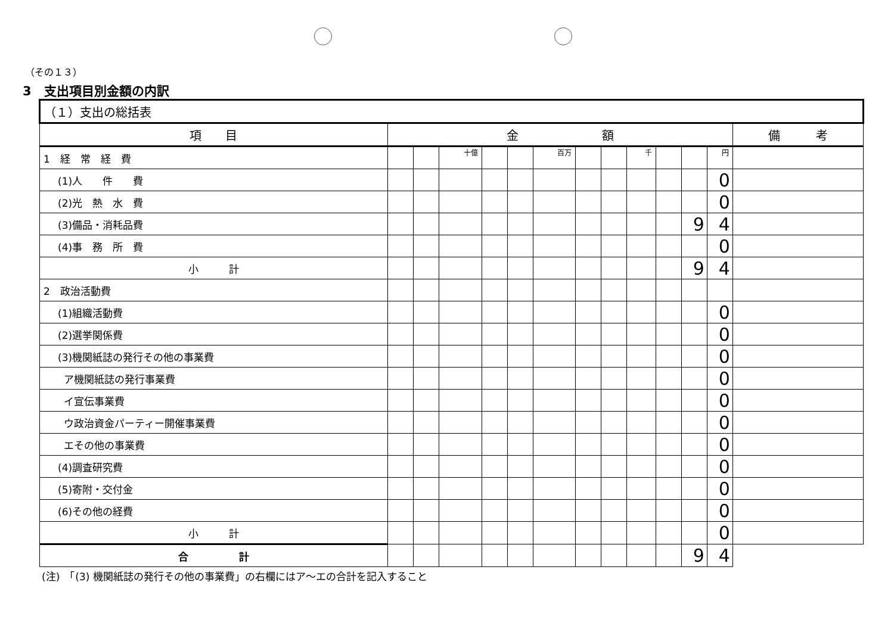（その１３）
3　支出項目別金額の内訳
| （１）支出の総括表 | | | | | | | | | | | | | |
| --- | --- | --- | --- | --- | --- | --- | --- | --- | --- | --- | --- | --- | --- |
| 項 目 | 金 額 | | | | | | | | | | | | 備 考 |
| 1 経 常 経 費 | | | 十億 | | | 百万 | | | 千 | | | 円 | |
| (1)人 件 費 | | | | | | | | | | | | 0 | |
| (2)光 熱 水 費 | | | | | | | | | | | | 0 | |
| (3)備品・消耗品費 | | | | | | | | | | | 9 | 4 | |
| (4)事 務 所 費 | | | | | | | | | | | | 0 | |
| 小 計 | | | | | | | | | | | 9 | 4 | |
| 2 政治活動費 | | | | | | | | | | | | | |
| (1)組織活動費 | | | | | | | | | | | | 0 | |
| (2)選挙関係費 | | | | | | | | | | | | 0 | |
| (3)機関紙誌の発行その他の事業費 | | | | | | | | | | | | 0 | |
| ア機関紙誌の発行事業費 | | | | | | | | | | | | 0 | |
| イ宣伝事業費 | | | | | | | | | | | | 0 | |
| ウ政治資金パーティー開催事業費 | | | | | | | | | | | | 0 | |
| エその他の事業費 | | | | | | | | | | | | 0 | |
| (4)調査研究費 | | | | | | | | | | | | 0 | |
| (5)寄附・交付金 | | | | | | | | | | | | 0 | |
| (6)その他の経費 | | | | | | | | | | | | 0 | |
| 小 計 | | | | | | | | | | | | 0 | |
| 合 計 | | | | | | | | | | | 9 | 4 | |
(注)　「(3) 機関紙誌の発行その他の事業費」の右欄にはア～エの合計を記入すること